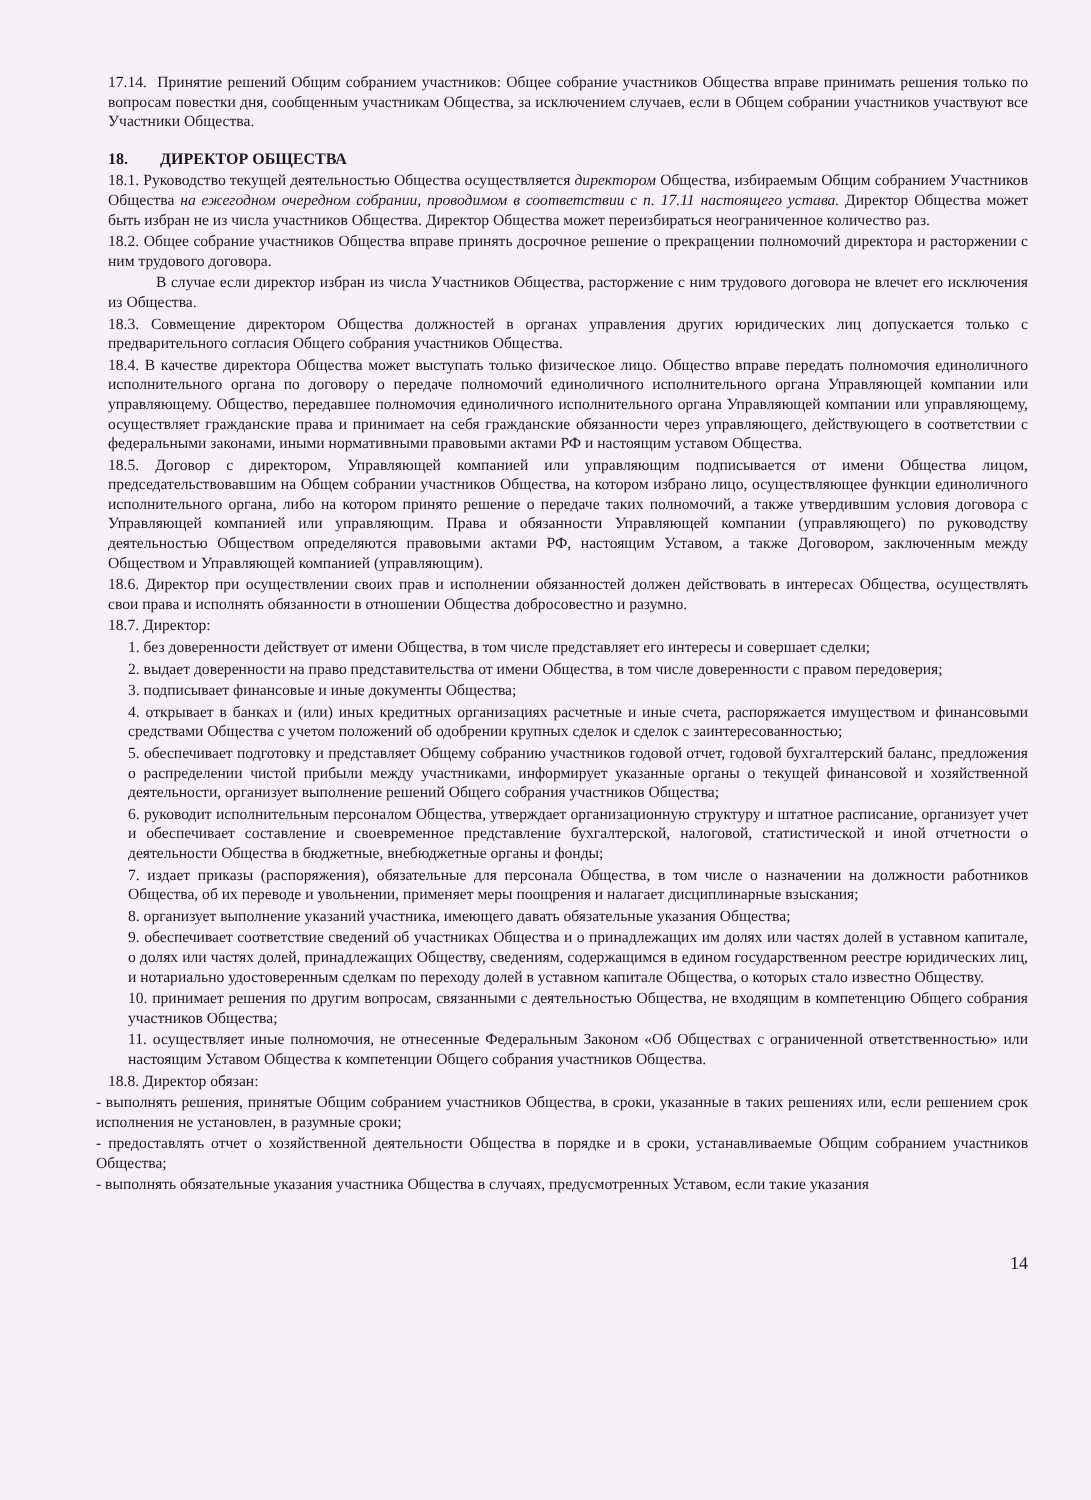17.14. Принятие решений Общим собранием участников: Общее собрание участников Общества вправе принимать решения только по вопросам повестки дня, сообщенным участникам Общества, за исключением случаев, если в Общем собрании участников участвуют все Участники Общества.
18. ДИРЕКТОР ОБЩЕСТВА
18.1. Руководство текущей деятельностью Общества осуществляется директором Общества, избираемым Общим собранием Участников Общества на ежегодном очередном собрании, проводимом в соответствии с п. 17.11 настоящего устава. Директор Общества может быть избран не из числа участников Общества. Директор Общества может переизбираться неограниченное количество раз.
18.2. Общее собрание участников Общества вправе принять досрочное решение о прекращении полномочий директора и расторжении с ним трудового договора.
В случае если директор избран из числа Участников Общества, расторжение с ним трудового договора не влечет его исключения из Общества.
18.3. Совмещение директором Общества должностей в органах управления других юридических лиц допускается только с предварительного согласия Общего собрания участников Общества.
18.4. В качестве директора Общества может выступать только физическое лицо. Общество вправе передать полномочия единоличного исполнительного органа по договору о передаче полномочий единоличного исполнительного органа Управляющей компании или управляющему. Общество, передавшее полномочия единоличного исполнительного органа Управляющей компании или управляющему, осуществляет гражданские права и принимает на себя гражданские обязанности через управляющего, действующего в соответствии с федеральными законами, иными нормативными правовыми актами РФ и настоящим уставом Общества.
18.5. Договор с директором, Управляющей компанией или управляющим подписывается от имени Общества лицом, председательствовавшим на Общем собрании участников Общества, на котором избрано лицо, осуществляющее функции единоличного исполнительного органа, либо на котором принято решение о передаче таких полномочий, а также утвердившим условия договора с Управляющей компанией или управляющим. Права и обязанности Управляющей компании (управляющего) по руководству деятельностью Обществом определяются правовыми актами РФ, настоящим Уставом, а также Договором, заключенным между Обществом и Управляющей компанией (управляющим).
18.6. Директор при осуществлении своих прав и исполнении обязанностей должен действовать в интересах Общества, осуществлять свои права и исполнять обязанности в отношении Общества добросовестно и разумно.
18.7. Директор:
1. без доверенности действует от имени Общества, в том числе представляет его интересы и совершает сделки;
2. выдает доверенности на право представительства от имени Общества, в том числе доверенности с правом передоверия;
3. подписывает финансовые и иные документы Общества;
4. открывает в банках и (или) иных кредитных организациях расчетные и иные счета, распоряжается имуществом и финансовыми средствами Общества с учетом положений об одобрении крупных сделок и сделок с заинтересованностью;
5. обеспечивает подготовку и представляет Общему собранию участников годовой отчет, годовой бухгалтерский баланс, предложения о распределении чистой прибыли между участниками, информирует указанные органы о текущей финансовой и хозяйственной деятельности, организует выполнение решений Общего собрания участников Общества;
6. руководит исполнительным персоналом Общества, утверждает организационную структуру и штатное расписание, организует учет и обеспечивает составление и своевременное представление бухгалтерской, налоговой, статистической и иной отчетности о деятельности Общества в бюджетные, внебюджетные органы и фонды;
7. издает приказы (распоряжения), обязательные для персонала Общества, в том числе о назначении на должности работников Общества, об их переводе и увольнении, применяет меры поощрения и налагает дисциплинарные взыскания;
8. организует выполнение указаний участника, имеющего давать обязательные указания Общества;
9. обеспечивает соответствие сведений об участниках Общества и о принадлежащих им долях или частях долей в уставном капитале, о долях или частях долей, принадлежащих Обществу, сведениям, содержащимся в едином государственном реестре юридических лиц, и нотариально удостоверенным сделкам по переходу долей в уставном капитале Общества, о которых стало известно Обществу.
10. принимает решения по другим вопросам, связанными с деятельностью Общества, не входящим в компетенцию Общего собрания участников Общества;
11. осуществляет иные полномочия, не отнесенные Федеральным Законом «Об Обществах с ограниченной ответственностью» или настоящим Уставом Общества к компетенции Общего собрания участников Общества.
18.8. Директор обязан:
- выполнять решения, принятые Общим собранием участников Общества, в сроки, указанные в таких решениях или, если решением срок исполнения не установлен, в разумные сроки;
- предоставлять отчет о хозяйственной деятельности Общества в порядке и в сроки, устанавливаемые Общим собранием участников Общества;
- выполнять обязательные указания участника Общества в случаях, предусмотренных Уставом, если такие указания
14